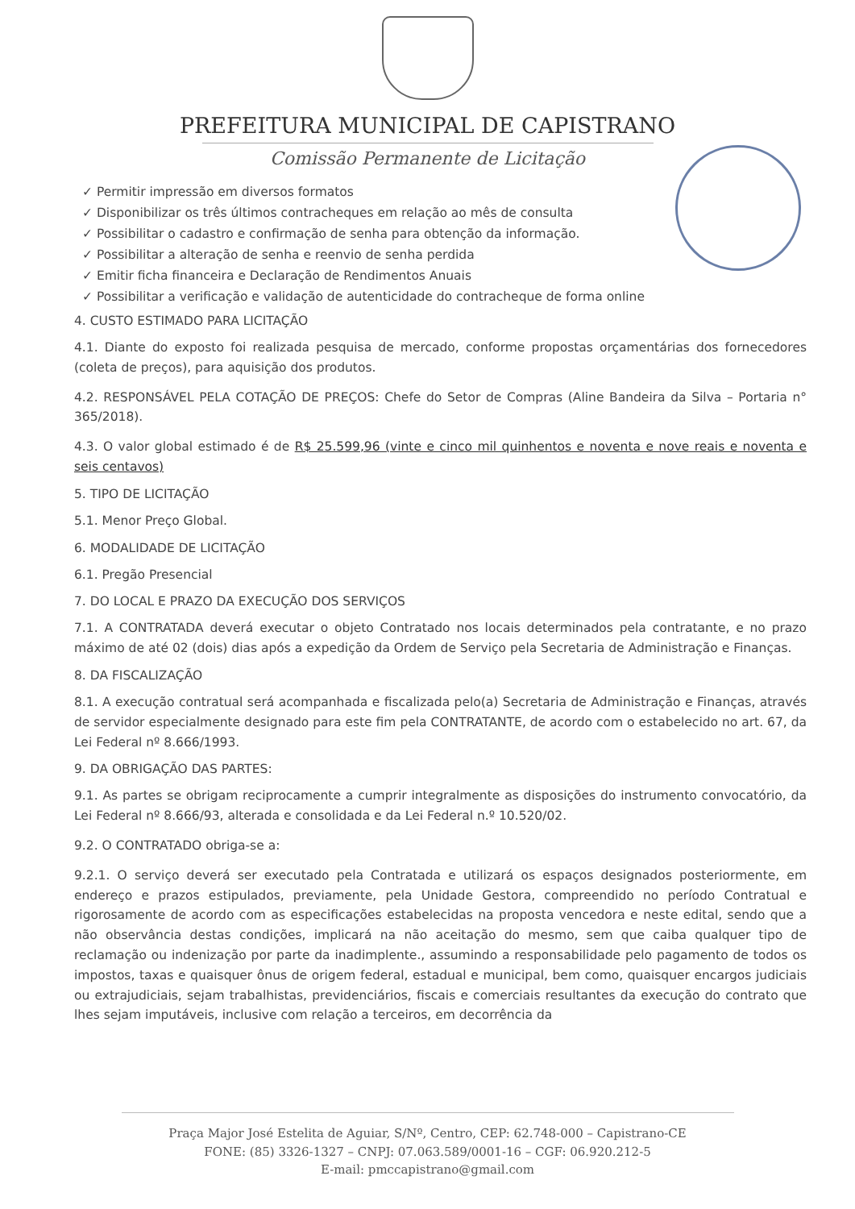PREFEITURA MUNICIPAL DE CAPISTRANO
Comissão Permanente de Licitação
✓ Permitir impressão em diversos formatos
✓ Disponibilizar os três últimos contracheques em relação ao mês de consulta
✓ Possibilitar o cadastro e confirmação de senha para obtenção da informação.
✓ Possibilitar a alteração de senha e reenvio de senha perdida
✓ Emitir ficha financeira e Declaração de Rendimentos Anuais
✓ Possibilitar a verificação e validação de autenticidade do contracheque de forma online
4. CUSTO ESTIMADO PARA LICITAÇÃO
4.1. Diante do exposto foi realizada pesquisa de mercado, conforme propostas orçamentárias dos fornecedores (coleta de preços), para aquisição dos produtos.
4.2. RESPONSÁVEL PELA COTAÇÃO DE PREÇOS: Chefe do Setor de Compras (Aline Bandeira da Silva – Portaria n° 365/2018).
4.3. O valor global estimado é de R$ 25.599,96 (vinte e cinco mil quinhentos e noventa e nove reais e noventa e seis centavos)
5. TIPO DE LICITAÇÃO
5.1. Menor Preço Global.
6. MODALIDADE DE LICITAÇÃO
6.1. Pregão Presencial
7. DO LOCAL E PRAZO DA EXECUÇÃO DOS SERVIÇOS
7.1. A CONTRATADA deverá executar o objeto Contratado nos locais determinados pela contratante, e no prazo máximo de até 02 (dois) dias após a expedição da Ordem de Serviço pela Secretaria de Administração e Finanças.
8. DA FISCALIZAÇÃO
8.1. A execução contratual será acompanhada e fiscalizada pelo(a) Secretaria de Administração e Finanças, através de servidor especialmente designado para este fim pela CONTRATANTE, de acordo com o estabelecido no art. 67, da Lei Federal nº 8.666/1993.
9. DA OBRIGAÇÃO DAS PARTES:
9.1. As partes se obrigam reciprocamente a cumprir integralmente as disposições do instrumento convocatório, da Lei Federal nº 8.666/93, alterada e consolidada e da Lei Federal n.º 10.520/02.
9.2. O CONTRATADO obriga-se a:
9.2.1. O serviço deverá ser executado pela Contratada e utilizará os espaços designados posteriormente, em endereço e prazos estipulados, previamente, pela Unidade Gestora, compreendido no período Contratual e rigorosamente de acordo com as especificações estabelecidas na proposta vencedora e neste edital, sendo que a não observância destas condições, implicará na não aceitação do mesmo, sem que caiba qualquer tipo de reclamação ou indenização por parte da inadimplente., assumindo a responsabilidade pelo pagamento de todos os impostos, taxas e quaisquer ônus de origem federal, estadual e municipal, bem como, quaisquer encargos judiciais ou extrajudiciais, sejam trabalhistas, previdenciários, fiscais e comerciais resultantes da execução do contrato que lhes sejam imputáveis, inclusive com relação a terceiros, em decorrência da
Praça Major José Estelita de Aguiar, S/Nº, Centro, CEP: 62.748-000 – Capistrano-CE
FONE: (85) 3326-1327 – CNPJ: 07.063.589/0001-16 – CGF: 06.920.212-5
E-mail: pmccapistrano@gmail.com